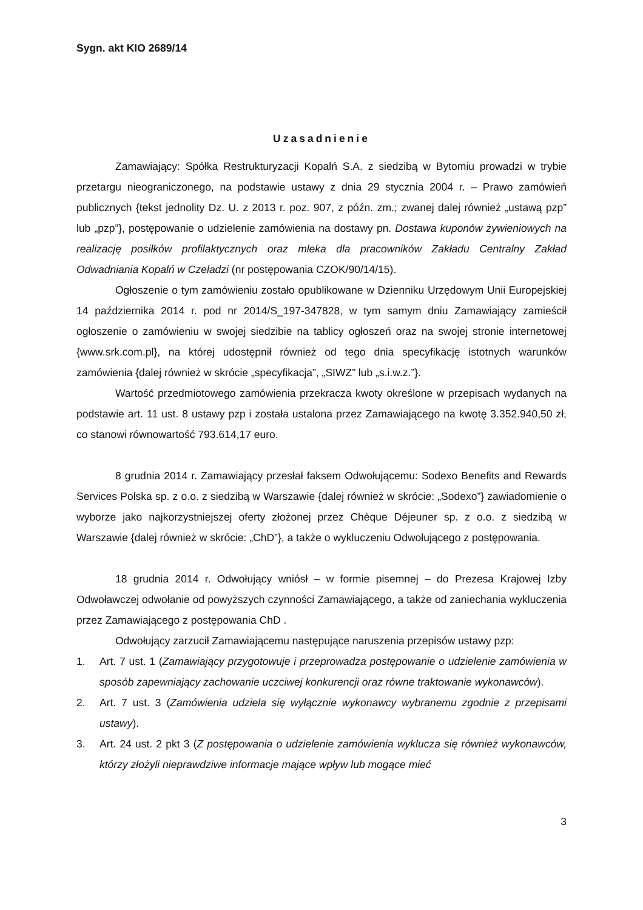Sygn. akt KIO 2689/14
Uzasadnienie
Zamawiający: Spółka Restrukturyzacji Kopalń S.A. z siedzibą w Bytomiu prowadzi w trybie przetargu nieograniczonego, na podstawie ustawy z dnia 29 stycznia 2004 r. – Prawo zamówień publicznych {tekst jednolity Dz. U. z 2013 r. poz. 907, z późn. zm.; zwanej dalej również „ustawą pzp” lub „pzp”}, postępowanie o udzielenie zamówienia na dostawy pn. Dostawa kuponów żywieniowych na realizację posiłków profilaktycznych oraz mleka dla pracowników Zakładu Centralny Zakład Odwadniania Kopalń w Czeladzi (nr postępowania CZOK/90/14/15).
Ogłoszenie o tym zamówieniu zostało opublikowane w Dzienniku Urzędowym Unii Europejskiej 14 października 2014 r. pod nr 2014/S_197-347828, w tym samym dniu Zamawiający zamieścił ogłoszenie o zamówieniu w swojej siedzibie na tablicy ogłoszeń oraz na swojej stronie internetowej {www.srk.com.pl}, na której udostępnił również od tego dnia specyfikację istotnych warunków zamówienia {dalej również w skrócie „specyfikacja”, „SIWZ” lub „s.i.w.z.”}.
Wartość przedmiotowego zamówienia przekracza kwoty określone w przepisach wydanych na podstawie art. 11 ust. 8 ustawy pzp i została ustalona przez Zamawiającego na kwotę 3.352.940,50 zł, co stanowi równowartość 793.614,17 euro.
8 grudnia 2014 r. Zamawiający przesłał faksem Odwołującemu: Sodexo Benefits and Rewards Services Polska sp. z o.o. z siedzibą w Warszawie {dalej również w skrócie: „Sodexo”} zawiadomienie o wyborze jako najkorzystniejszej oferty złożonej przez Chèque Déjeuner sp. z o.o. z siedzibą w Warszawie {dalej również w skrócie: „ChD”}, a także o wykluczeniu Odwołującego z postępowania.
18 grudnia 2014 r. Odwołujący wniósł – w formie pisemnej – do Prezesa Krajowej Izby Odwoławczej odwołanie od powyższych czynności Zamawiającego, a także od zaniechania wykluczenia przez Zamawiającego z postępowania ChD .
Odwołujący zarzucił Zamawiającemu następujące naruszenia przepisów ustawy pzp:
1. Art. 7 ust. 1 (Zamawiający przygotowuje i przeprowadza postępowanie o udzielenie zamówienia w sposób zapewniający zachowanie uczciwej konkurencji oraz równe traktowanie wykonawców).
2. Art. 7 ust. 3 (Zamówienia udziela się wyłącznie wykonawcy wybranemu zgodnie z przepisami ustawy).
3. Art. 24 ust. 2 pkt 3 (Z postępowania o udzielenie zamówienia wyklucza się również wykonawców, którzy złożyli nieprawdziwe informacje mające wpływ lub mogące mieć
3